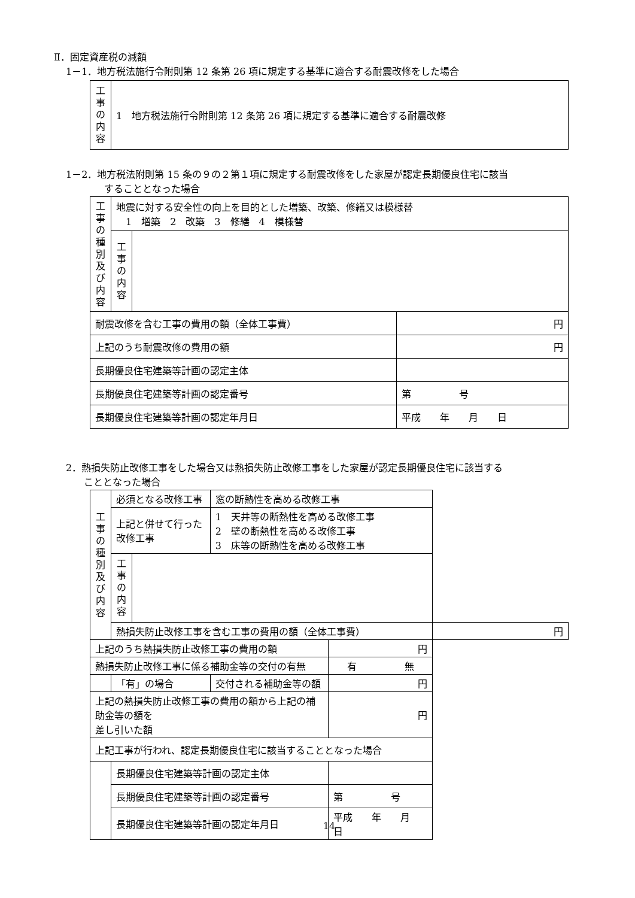Ⅱ．固定資産税の減額
1－1．地方税法施行令附則第 12 条第 26 項に規定する基準に適合する耐震改修をした場合
| 工 事 の 内 容 | 1 地方税法施行令附則第 12 条第 26 項に規定する基準に適合する耐震改修 |
1－2．地方税法附則第 15 条の９の２第１項に規定する耐震改修をした家屋が認定長期優良住宅に該当
することとなった場合
| 工 事 の 種 別 及 び 内 容 | 地震に対する安全性の向上を目的とした増築、改築、修繕又は模様替 1 増築 2 改築 3 修繕 4 模様替 | | |
| | 工 事 の 内 容 | | |
| 耐震改修を含む工事の費用の額（全体工事費） | | | 円 |
| 上記のうち耐震改修の費用の額 | | | 円 |
| 長期優良住宅建築等計画の認定主体 | | | |
| 長期優良住宅建築等計画の認定番号 | | | 第 号 |
| 長期優良住宅建築等計画の認定年月日 | | | 平成 年 月 日 |
2．熱損失防止改修工事をした場合又は熱損失防止改修工事をした家屋が認定長期優良住宅に該当する
こととなった場合
| 工 事 の 種 別 及 び 内 容 | 必須となる改修工事 | | 窓の断熱性を高める改修工事 | | |
| | 上記と併せて行った 改修工事 | | 1 天井等の断熱性を高める改修工事 2 壁の断熱性を高める改修工事 3 床等の断熱性を高める改修工事 | | |
| | 工 事 の 内 容 | | | | |
| | 熱損失防止改修工事を含む工事の費用の額（全体工事費） | | | | 円 |
| 上記のうち熱損失防止改修工事の費用の額 | | | | 円 | |
| 熱損失防止改修工事に係る補助金等の交付の有無 | | | | 有 無 | |
| | 「有」の場合 | | 交付される補助金等の額 | 円 | |
| 上記の熱損失防止改修工事の費用の額から上記の補助金等の額を 差し引いた額 | | | | 円 | |
| 上記工事が行われ、認定長期優良住宅に該当することとなった場合 | | | | | |
| | 長期優良住宅建築等計画の認定主体 | | | | |
| | 長期優良住宅建築等計画の認定番号 | | | 第 号 | |
| | 長期優良住宅建築等計画の認定年月日 | | | 平成 年 月 日 | |
14